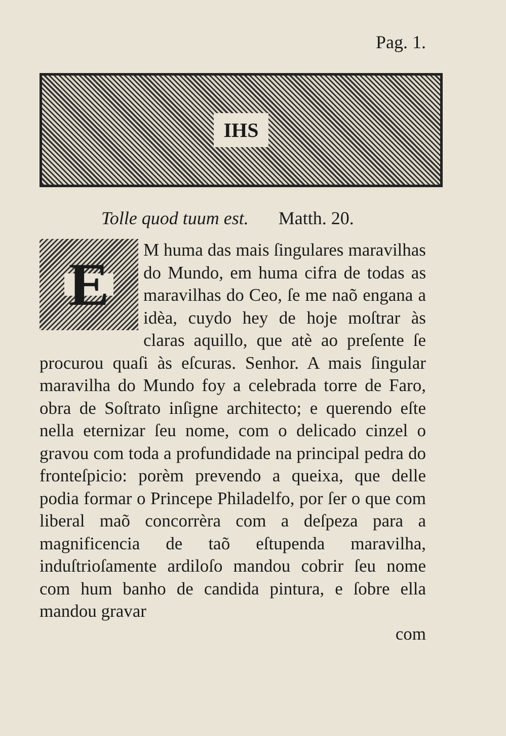Pag. 1.
IHS
Tolle quod tuum est. Matth. 20.
E
M huma das mais ſingulares maravilhas do Mundo, em huma cifra de todas as maravilhas do Ceo, ſe me naõ engana a idèa, cuydo hey de hoje moſtrar às claras aquillo, que atè ao preſente ſe procurou quaſi às eſcuras. Senhor. A mais ſingular maravilha do Mundo foy a celebrada torre de Faro, obra de Soſtrato inſigne architecto; e querendo eſte nella eternizar ſeu nome, com o delicado cinzel o gravou com toda a profundidade na principal pedra do fronteſpicio: porèm prevendo a queixa, que delle podia formar o Princepe Philadelfo, por ſer o que com liberal maõ concorrèra com a deſpeza para a magnificencia de taõ eſtupenda maravilha, induſtrioſamente ardiloſo mandou cobrir ſeu nome com hum banho de candida pintura, e ſobre ella mandou gravar
com